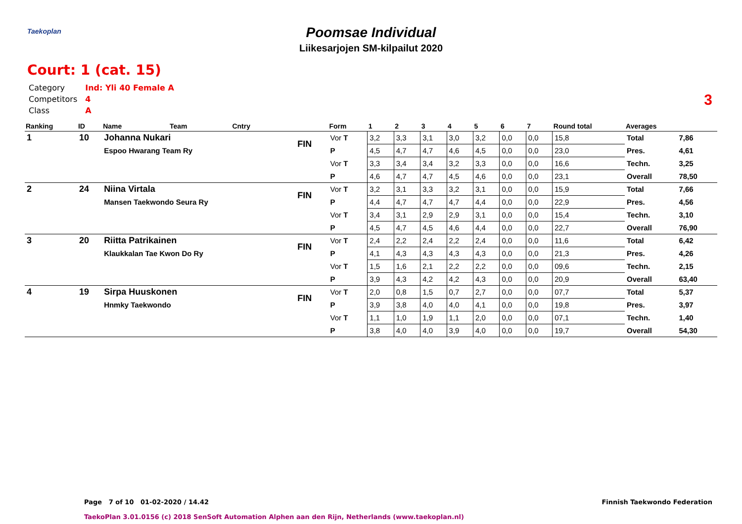Taekoplan
Poomsae Individual
Liikesarjojen SM-kilpailut 2020
3
Court: 1 (cat. 15)
| Category | Ind: Yli 40 Female A |
| Competitors | 4 |
| Class | A |
| Ranking | ID | Name | Team | Cntry | | Form | 1 | 2 | 3 | 4 | 5 | 6 | 7 | Round total | Averages | |
| --- | --- | --- | --- | --- | --- | --- | --- | --- | --- | --- | --- | --- | --- | --- | --- | --- |
| 1 | 10 | Johanna Nukari | | | FIN | Vor T | 3,2 | 3,3 | 3,1 | 3,0 | 3,2 | 0,0 | 0,0 | 15,8 | Total | 7,86 |
| | | Espoo Hwarang Team Ry | | | | P | 4,5 | 4,7 | 4,7 | 4,6 | 4,5 | 0,0 | 0,0 | 23,0 | Pres. | 4,61 |
| | | | | | | Vor T | 3,3 | 3,4 | 3,4 | 3,2 | 3,3 | 0,0 | 0,0 | 16,6 | Techn. | 3,25 |
| | | | | | | P | 4,6 | 4,7 | 4,7 | 4,5 | 4,6 | 0,0 | 0,0 | 23,1 | Overall | 78,50 |
| 2 | 24 | Niina Virtala | | | FIN | Vor T | 3,2 | 3,1 | 3,3 | 3,2 | 3,1 | 0,0 | 0,0 | 15,9 | Total | 7,66 |
| | | Mansen Taekwondo Seura Ry | | | | P | 4,4 | 4,7 | 4,7 | 4,7 | 4,4 | 0,0 | 0,0 | 22,9 | Pres. | 4,56 |
| | | | | | | Vor T | 3,4 | 3,1 | 2,9 | 2,9 | 3,1 | 0,0 | 0,0 | 15,4 | Techn. | 3,10 |
| | | | | | | P | 4,5 | 4,7 | 4,5 | 4,6 | 4,4 | 0,0 | 0,0 | 22,7 | Overall | 76,90 |
| 3 | 20 | Riitta Patrikainen | | | FIN | Vor T | 2,4 | 2,2 | 2,4 | 2,2 | 2,4 | 0,0 | 0,0 | 11,6 | Total | 6,42 |
| | | Klaukkalan Tae Kwon Do Ry | | | | P | 4,1 | 4,3 | 4,3 | 4,3 | 4,3 | 0,0 | 0,0 | 21,3 | Pres. | 4,26 |
| | | | | | | Vor T | 1,5 | 1,6 | 2,1 | 2,2 | 2,2 | 0,0 | 0,0 | 09,6 | Techn. | 2,15 |
| | | | | | | P | 3,9 | 4,3 | 4,2 | 4,2 | 4,3 | 0,0 | 0,0 | 20,9 | Overall | 63,40 |
| 4 | 19 | Sirpa Huuskonen | | | FIN | Vor T | 2,0 | 0,8 | 1,5 | 0,7 | 2,7 | 0,0 | 0,0 | 07,7 | Total | 5,37 |
| | | Hnmky Taekwondo | | | | P | 3,9 | 3,8 | 4,0 | 4,0 | 4,1 | 0,0 | 0,0 | 19,8 | Pres. | 3,97 |
| | | | | | | Vor T | 1,1 | 1,0 | 1,9 | 1,1 | 2,0 | 0,0 | 0,0 | 07,1 | Techn. | 1,40 |
| | | | | | | P | 3,8 | 4,0 | 4,0 | 3,9 | 4,0 | 0,0 | 0,0 | 19,7 | Overall | 54,30 |
Page 7 of 10 01-02-2020 / 14.42
Finnish Taekwondo Federation
TaekoPlan 3.01.0156 (c) 2018 SenSoft Automation Alphen aan den Rijn, Netherlands (www.taekoplan.nl)